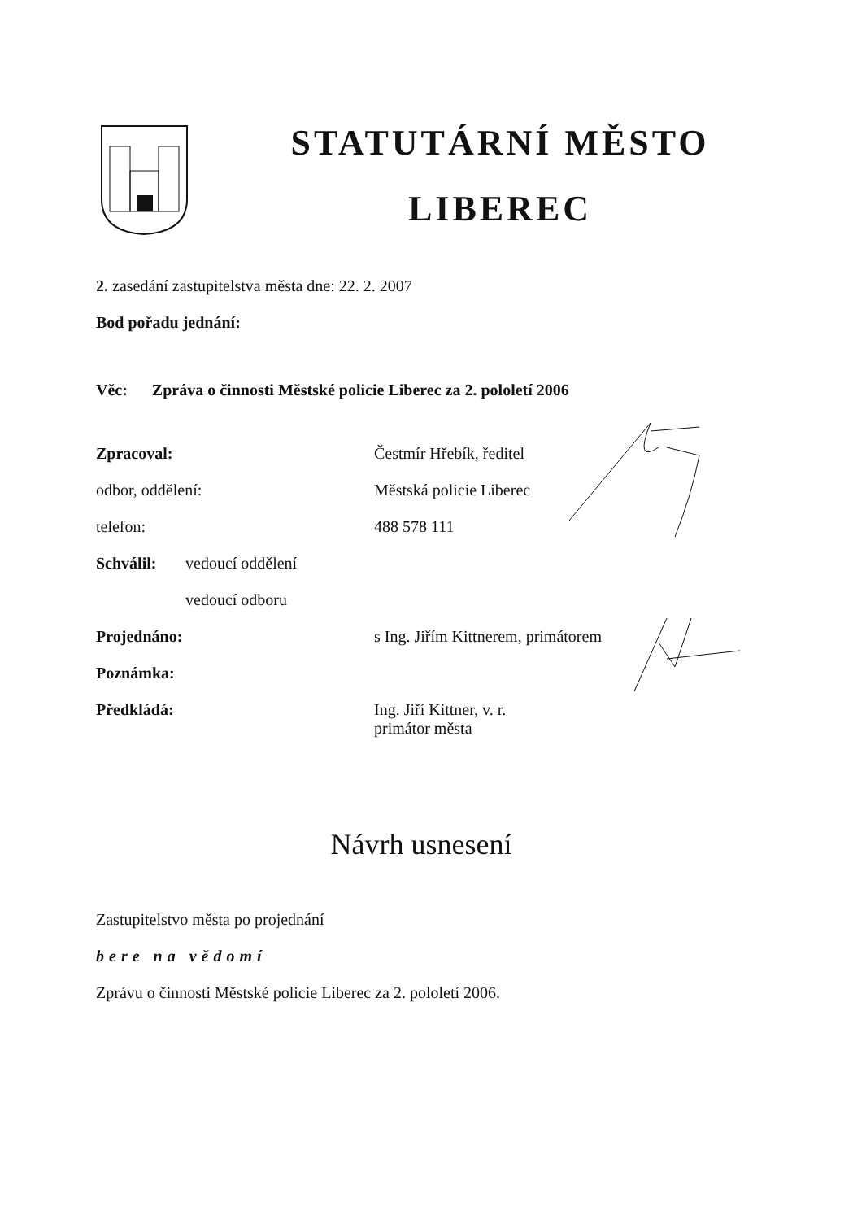STATUTÁRNÍ MĚSTO
LIBEREC
2. zasedání zastupitelstva města dne: 22. 2. 2007
Bod pořadu jednání:
Věc: Zpráva o činnosti Městské policie Liberec za 2. pololetí 2006
Zpracoval: Čestmír Hřebík, ředitel
odbor, oddělení: Městská policie Liberec
telefon: 488 578 111
Schválil: vedoucí oddělení
vedoucí odboru
Projednáno: s Ing. Jiřím Kittnerem, primátorem
Poznámka:
Předkládá: Ing. Jiří Kittner, v. r.
primátor města
Návrh usnesení
Zastupitelstvo města po projednání
bere na vědomí
Zprávu o činnosti Městské policie Liberec za 2. pololetí 2006.